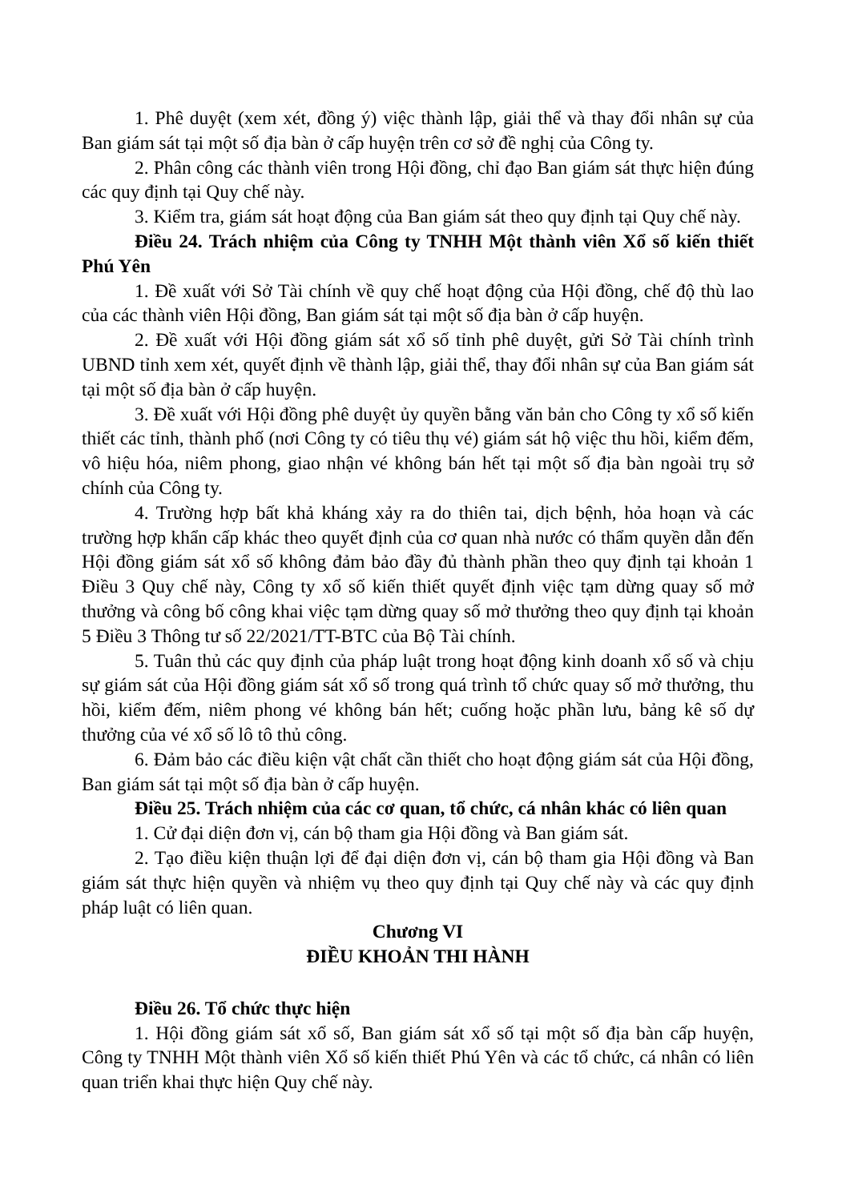1. Phê duyệt (xem xét, đồng ý) việc thành lập, giải thể và thay đổi nhân sự của Ban giám sát tại một số địa bàn ở cấp huyện trên cơ sở đề nghị của Công ty.
2. Phân công các thành viên trong Hội đồng, chỉ đạo Ban giám sát thực hiện đúng các quy định tại Quy chế này.
3. Kiểm tra, giám sát hoạt động của Ban giám sát theo quy định tại Quy chế này.
Điều 24. Trách nhiệm của Công ty TNHH Một thành viên Xổ số kiến thiết Phú Yên
1. Đề xuất với Sở Tài chính về quy chế hoạt động của Hội đồng, chế độ thù lao của các thành viên Hội đồng, Ban giám sát tại một số địa bàn ở cấp huyện.
2. Đề xuất với Hội đồng giám sát xổ số tỉnh phê duyệt, gửi Sở Tài chính trình UBND tỉnh xem xét, quyết định về thành lập, giải thể, thay đổi nhân sự của Ban giám sát tại một số địa bàn ở cấp huyện.
3. Đề xuất với Hội đồng phê duyệt ủy quyền bằng văn bản cho Công ty xổ số kiến thiết các tỉnh, thành phố (nơi Công ty có tiêu thụ vé) giám sát hộ việc thu hồi, kiểm đếm, vô hiệu hóa, niêm phong, giao nhận vé không bán hết tại một số địa bàn ngoài trụ sở chính của Công ty.
4. Trường hợp bất khả kháng xảy ra do thiên tai, dịch bệnh, hỏa hoạn và các trường hợp khẩn cấp khác theo quyết định của cơ quan nhà nước có thẩm quyền dẫn đến Hội đồng giám sát xổ số không đảm bảo đầy đủ thành phần theo quy định tại khoản 1 Điều 3 Quy chế này, Công ty xổ số kiến thiết quyết định việc tạm dừng quay số mở thưởng và công bố công khai việc tạm dừng quay số mở thưởng theo quy định tại khoản 5 Điều 3 Thông tư số 22/2021/TT-BTC của Bộ Tài chính.
5. Tuân thủ các quy định của pháp luật trong hoạt động kinh doanh xổ số và chịu sự giám sát của Hội đồng giám sát xổ số trong quá trình tổ chức quay số mở thưởng, thu hồi, kiểm đếm, niêm phong vé không bán hết; cuống hoặc phần lưu, bảng kê số dự thưởng của vé xổ số lô tô thủ công.
6. Đảm bảo các điều kiện vật chất cần thiết cho hoạt động giám sát của Hội đồng, Ban giám sát tại một số địa bàn ở cấp huyện.
Điều 25. Trách nhiệm của các cơ quan, tổ chức, cá nhân khác có liên quan
1. Cử đại diện đơn vị, cán bộ tham gia Hội đồng và Ban giám sát.
2. Tạo điều kiện thuận lợi để đại diện đơn vị, cán bộ tham gia Hội đồng và Ban giám sát thực hiện quyền và nhiệm vụ theo quy định tại Quy chế này và các quy định pháp luật có liên quan.
Chương VI
ĐIỀU KHOẢN THI HÀNH
Điều 26. Tổ chức thực hiện
1. Hội đồng giám sát xổ số, Ban giám sát xổ số tại một số địa bàn cấp huyện, Công ty TNHH Một thành viên Xổ số kiến thiết Phú Yên và các tổ chức, cá nhân có liên quan triển khai thực hiện Quy chế này.